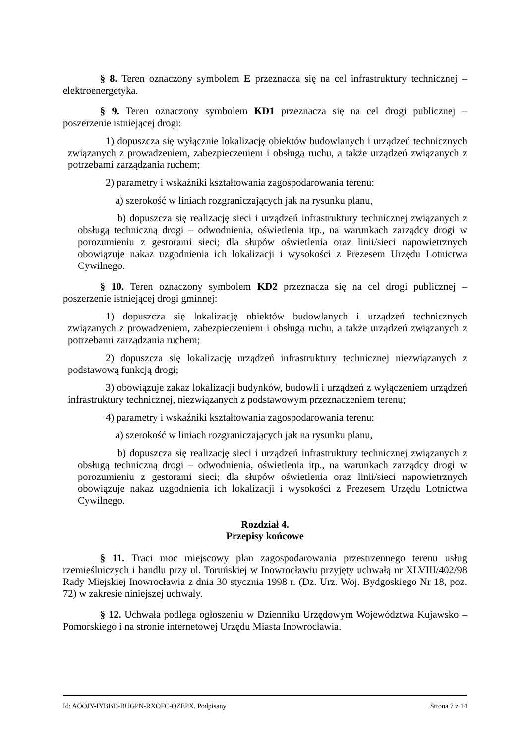§ 8. Teren oznaczony symbolem E przeznacza się na cel infrastruktury technicznej – elektroenergetyka.
§ 9. Teren oznaczony symbolem KD1 przeznacza się na cel drogi publicznej – poszerzenie istniejącej drogi:
1) dopuszcza się wyłącznie lokalizację obiektów budowlanych i urządzeń technicznych związanych z prowadzeniem, zabezpieczeniem i obsługą ruchu, a także urządzeń związanych z potrzebami zarządzania ruchem;
2) parametry i wskaźniki kształtowania zagospodarowania terenu:
a) szerokość w liniach rozgraniczających jak na rysunku planu,
b) dopuszcza się realizację sieci i urządzeń infrastruktury technicznej związanych z obsługą techniczną drogi – odwodnienia, oświetlenia itp., na warunkach zarządcy drogi w porozumieniu z gestorami sieci; dla słupów oświetlenia oraz linii/sieci napowietrznych obowiązuje nakaz uzgodnienia ich lokalizacji i wysokości z Prezesem Urzędu Lotnictwa Cywilnego.
§ 10. Teren oznaczony symbolem KD2 przeznacza się na cel drogi publicznej – poszerzenie istniejącej drogi gminnej:
1) dopuszcza się lokalizację obiektów budowlanych i urządzeń technicznych związanych z prowadzeniem, zabezpieczeniem i obsługą ruchu, a także urządzeń związanych z potrzebami zarządzania ruchem;
2) dopuszcza się lokalizację urządzeń infrastruktury technicznej niezwiązanych z podstawową funkcją drogi;
3) obowiązuje zakaz lokalizacji budynków, budowli i urządzeń z wyłączeniem urządzeń infrastruktury technicznej, niezwiązanych z podstawowym przeznaczeniem terenu;
4) parametry i wskaźniki kształtowania zagospodarowania terenu:
a) szerokość w liniach rozgraniczających jak na rysunku planu,
b) dopuszcza się realizację sieci i urządzeń infrastruktury technicznej związanych z obsługą techniczną drogi – odwodnienia, oświetlenia itp., na warunkach zarządcy drogi w porozumieniu z gestorami sieci; dla słupów oświetlenia oraz linii/sieci napowietrznych obowiązuje nakaz uzgodnienia ich lokalizacji i wysokości z Prezesem Urzędu Lotnictwa Cywilnego.
Rozdział 4.
Przepisy końcowe
§ 11. Traci moc miejscowy plan zagospodarowania przestrzennego terenu usług rzemieślniczych i handlu przy ul. Toruńskiej w Inowrocławiu przyjęty uchwałą nr XLVIII/402/98 Rady Miejskiej Inowrocławia z dnia 30 stycznia 1998 r. (Dz. Urz. Woj. Bydgoskiego Nr 18, poz. 72) w zakresie niniejszej uchwały.
§ 12. Uchwała podlega ogłoszeniu w Dzienniku Urzędowym Województwa Kujawsko – Pomorskiego i na stronie internetowej Urzędu Miasta Inowrocławia.
Id: AOOJY-IYBBD-BUGPN-RXOFC-QZEPX. Podpisany Strona 7 z 14